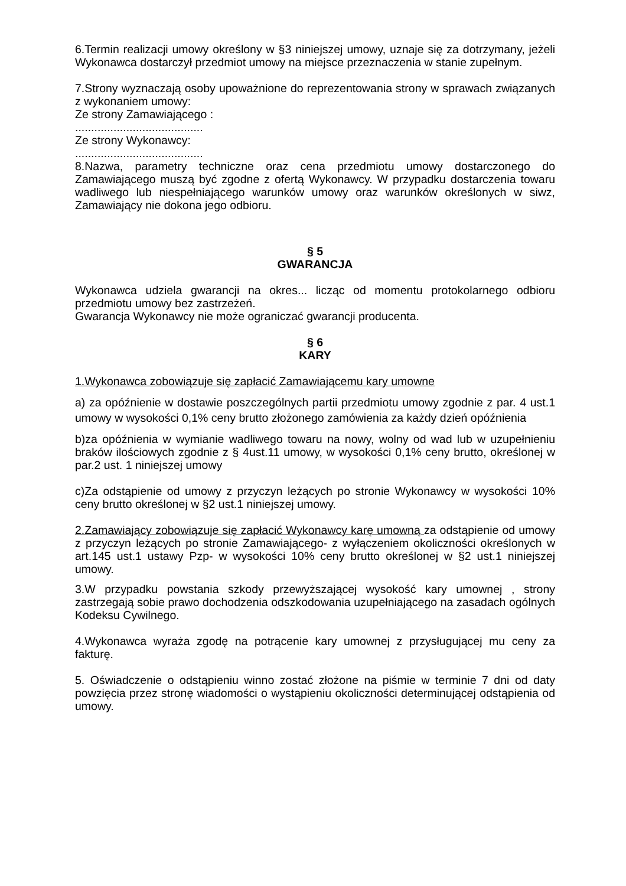6.Termin realizacji umowy określony w §3 niniejszej umowy, uznaje się za dotrzymany, jeżeli Wykonawca dostarczył przedmiot umowy na miejsce przeznaczenia w stanie zupełnym.
7.Strony wyznaczają osoby upoważnione do reprezentowania strony w sprawach związanych z wykonaniem umowy:
Ze strony Zamawiającego :
........................................
Ze strony Wykonawcy:
........................................
8.Nazwa, parametry techniczne oraz cena przedmiotu umowy dostarczonego do Zamawiającego muszą być zgodne z ofertą Wykonawcy. W przypadku dostarczenia towaru wadliwego lub niespełniającego warunków umowy oraz warunków określonych w siwz, Zamawiający nie dokona jego odbioru.
§ 5
GWARANCJA
Wykonawca udziela gwarancji na okres... licząc od momentu protokolarnego odbioru przedmiotu umowy bez zastrzeżeń.
Gwarancja Wykonawcy nie może ograniczać gwarancji producenta.
§ 6
KARY
1.Wykonawca zobowiązuje się zapłacić Zamawiającemu kary umowne
a) za opóźnienie w dostawie poszczególnych partii przedmiotu umowy zgodnie z par. 4 ust.1 umowy w wysokości 0,1% ceny brutto złożonego zamówienia za każdy dzień opóźnienia
b)za opóźnienia w wymianie wadliwego towaru na nowy, wolny od wad lub w uzupełnieniu braków ilościowych zgodnie z § 4ust.11 umowy, w wysokości 0,1% ceny brutto, określonej w par.2 ust. 1 niniejszej umowy
c)Za odstąpienie od umowy z przyczyn leżących po stronie Wykonawcy w wysokości 10% ceny brutto określonej w §2 ust.1 niniejszej umowy.
2.Zamawiający zobowiązuje się zapłacić Wykonawcy karę umowną za odstąpienie od umowy z przyczyn leżących po stronie Zamawiającego- z wyłączeniem okoliczności określonych w art.145 ust.1 ustawy Pzp- w wysokości 10% ceny brutto określonej w §2 ust.1 niniejszej umowy.
3.W przypadku powstania szkody przewyższającej wysokość kary umownej , strony zastrzegają sobie prawo dochodzenia odszkodowania uzupełniającego na zasadach ogólnych Kodeksu Cywilnego.
4.Wykonawca wyraża zgodę na potrącenie kary umownej z przysługującej mu ceny za fakturę.
5. Oświadczenie o odstąpieniu winno zostać złożone na piśmie w terminie 7 dni od daty powzięcia przez stronę wiadomości o wystąpieniu okoliczności determinującej odstąpienia od umowy.